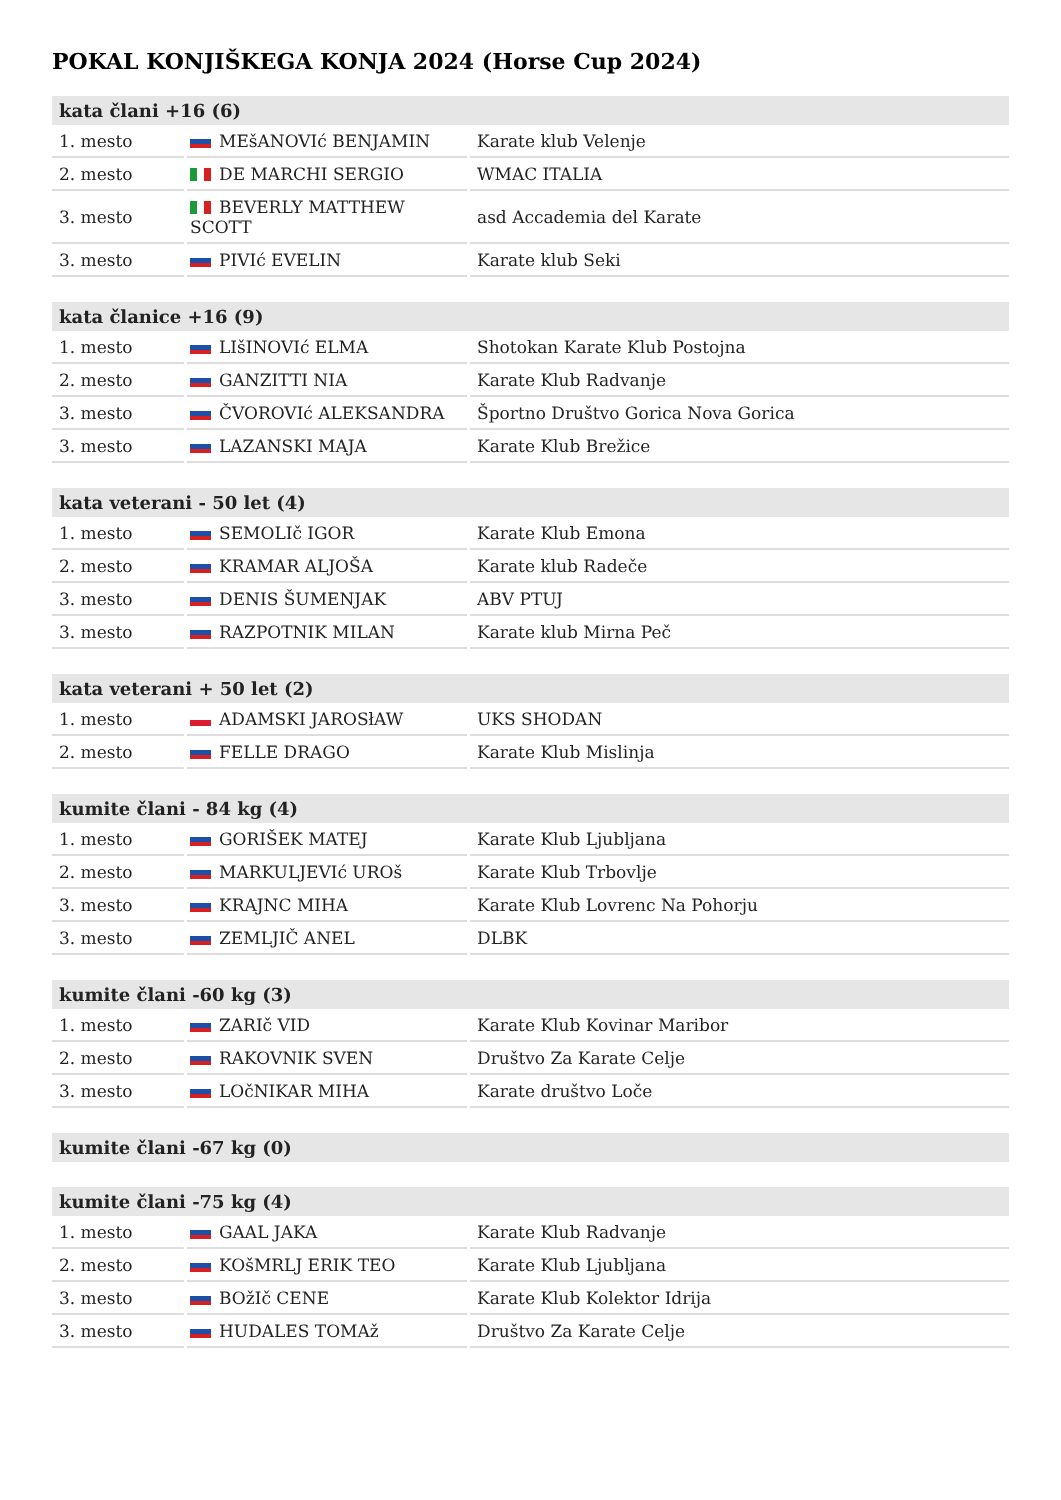POKAL KONJIŠKEGA KONJA 2024 (Horse Cup 2024)
| kata člani +16 (6) | | |
| --- | --- | --- |
| 1. mesto | MEšANOVIć BENJAMIN | Karate klub Velenje |
| 2. mesto | DE MARCHI SERGIO | WMAC ITALIA |
| 3. mesto | BEVERLY MATTHEW SCOTT | asd Accademia del Karate |
| 3. mesto | PIVIć EVELIN | Karate klub Seki |
| kata članice +16 (9) | | |
| --- | --- | --- |
| 1. mesto | LIšINOVIć ELMA | Shotokan Karate Klub Postojna |
| 2. mesto | GANZITTI NIA | Karate Klub Radvanje |
| 3. mesto | ČVOROVIć ALEKSANDRA | Športno Društvo Gorica Nova Gorica |
| 3. mesto | LAZANSKI MAJA | Karate Klub Brežice |
| kata veterani - 50 let (4) | | |
| --- | --- | --- |
| 1. mesto | SEMOLIč IGOR | Karate Klub Emona |
| 2. mesto | KRAMAR ALJOŠA | Karate klub Radeče |
| 3. mesto | DENIS ŠUMENJAK | ABV PTUJ |
| 3. mesto | RAZPOTNIK MILAN | Karate klub Mirna Peč |
| kata veterani + 50 let (2) | | |
| --- | --- | --- |
| 1. mesto | ADAMSKI JAROSłAW | UKS SHODAN |
| 2. mesto | FELLE DRAGO | Karate Klub Mislinja |
| kumite člani - 84 kg (4) | | |
| --- | --- | --- |
| 1. mesto | GORIŠEK MATEJ | Karate Klub Ljubljana |
| 2. mesto | MARKULJEVIć UROš | Karate Klub Trbovlje |
| 3. mesto | KRAJNC MIHA | Karate Klub Lovrenc Na Pohorju |
| 3. mesto | ZEMLJIČ ANEL | DLBK |
| kumite člani -60 kg (3) | | |
| --- | --- | --- |
| 1. mesto | ZARIč VID | Karate Klub Kovinar Maribor |
| 2. mesto | RAKOVNIK SVEN | Društvo Za Karate Celje |
| 3. mesto | LOčNIKAR MIHA | Karate društvo Loče |
| kumite člani -67 kg (0) |
| --- |
| kumite člani -75 kg (4) | | |
| --- | --- | --- |
| 1. mesto | GAAL JAKA | Karate Klub Radvanje |
| 2. mesto | KOšMRLJ ERIK TEO | Karate Klub Ljubljana |
| 3. mesto | BOžIč CENE | Karate Klub Kolektor Idrija |
| 3. mesto | HUDALES TOMAž | Društvo Za Karate Celje |